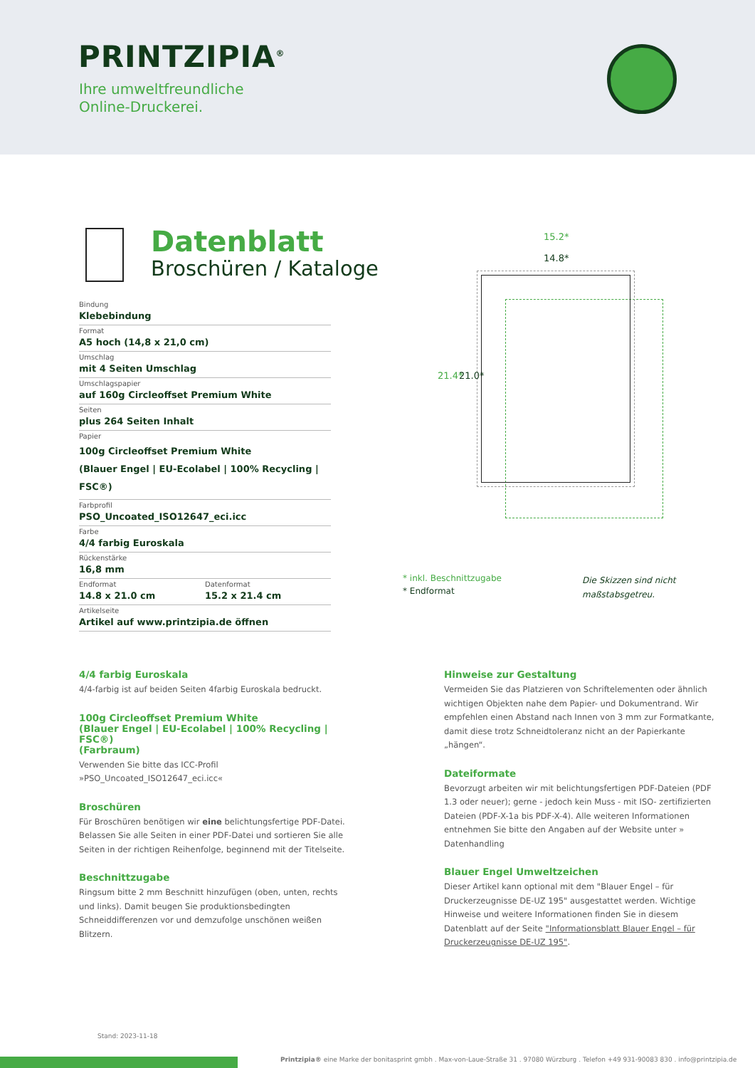PRINTZIPIA<sup>®</sup>
Ihre umweltfreundliche
Online-Druckerei.
Datenblatt
Broschüren / Kataloge
Bindung
Klebebindung
Format
A5 hoch (14,8 x 21,0 cm)
Umschlag
mit 4 Seiten Umschlag
Umschlagspapier
auf 160g Circleoffset Premium White
Seiten
plus 264 Seiten Inhalt
Papier
100g Circleoffset Premium White
(Blauer Engel | EU-Ecolabel | 100% Recycling | FSC®)
Farbprofil
PSO_Uncoated_ISO12647_eci.icc
Farbe
4/4 farbig Euroskala
Rückenstärke
16,8 mm
Endformat
14.8 x 21.0 cm
Datenformat
15.2 x 21.4 cm
Artikelseite
Artikel auf www.printzipia.de öffnen
15.2*
14.8*
21.4* 21.0*
* inkl. Beschnittzugabe
* Endformat
Die Skizzen sind nicht
maßstabsgetreu.
4/4 farbig Euroskala
4/4-farbig ist auf beiden Seiten 4farbig Euroskala bedruckt.
100g Circleoffset Premium White
(Blauer Engel | EU-Ecolabel | 100% Recycling | FSC®)
(Farbraum)
Verwenden Sie bitte das ICC-Profil »PSO_Uncoated_ISO12647_eci.icc«
Broschüren
Für Broschüren benötigen wir eine belichtungsfertige PDF-Datei. Belassen Sie alle Seiten in einer PDF-Datei und sortieren Sie alle Seiten in der richtigen Reihenfolge, beginnend mit der Titelseite.
Beschnittzugabe
Ringsum bitte 2 mm Beschnitt hinzufügen (oben, unten, rechts und links). Damit beugen Sie produktionsbedingten Schneiddifferenzen vor und demzufolge unschönen weißen Blitzern.
Hinweise zur Gestaltung
Vermeiden Sie das Platzieren von Schriftelementen oder ähnlich wichtigen Objekten nahe dem Papier- und Dokumentrand. Wir empfehlen einen Abstand nach Innen von 3 mm zur Formatkante, damit diese trotz Schneidtoleranz nicht an der Papierkante „hängen“.
Dateiformate
Bevorzugt arbeiten wir mit belichtungsfertigen PDF-Dateien (PDF 1.3 oder neuer); gerne - jedoch kein Muss - mit ISO- zertifizierten Dateien (PDF-X-1a bis PDF-X-4). Alle weiteren Informationen entnehmen Sie bitte den Angaben auf der Website unter » Datenhandling
Blauer Engel Umweltzeichen
Dieser Artikel kann optional mit dem "Blauer Engel – für Druckerzeugnisse DE-UZ 195" ausgestattet werden. Wichtige Hinweise und weitere Informationen finden Sie in diesem Datenblatt auf der Seite "Informationsblatt Blauer Engel – für Druckerzeugnisse DE-UZ 195".
Stand: 2023-11-18
Printzipia® eine Marke der bonitasprint gmbh . Max-von-Laue-Straße 31 . 97080 Würzburg . Telefon +49 931-90083 830 . info@printzipia.de